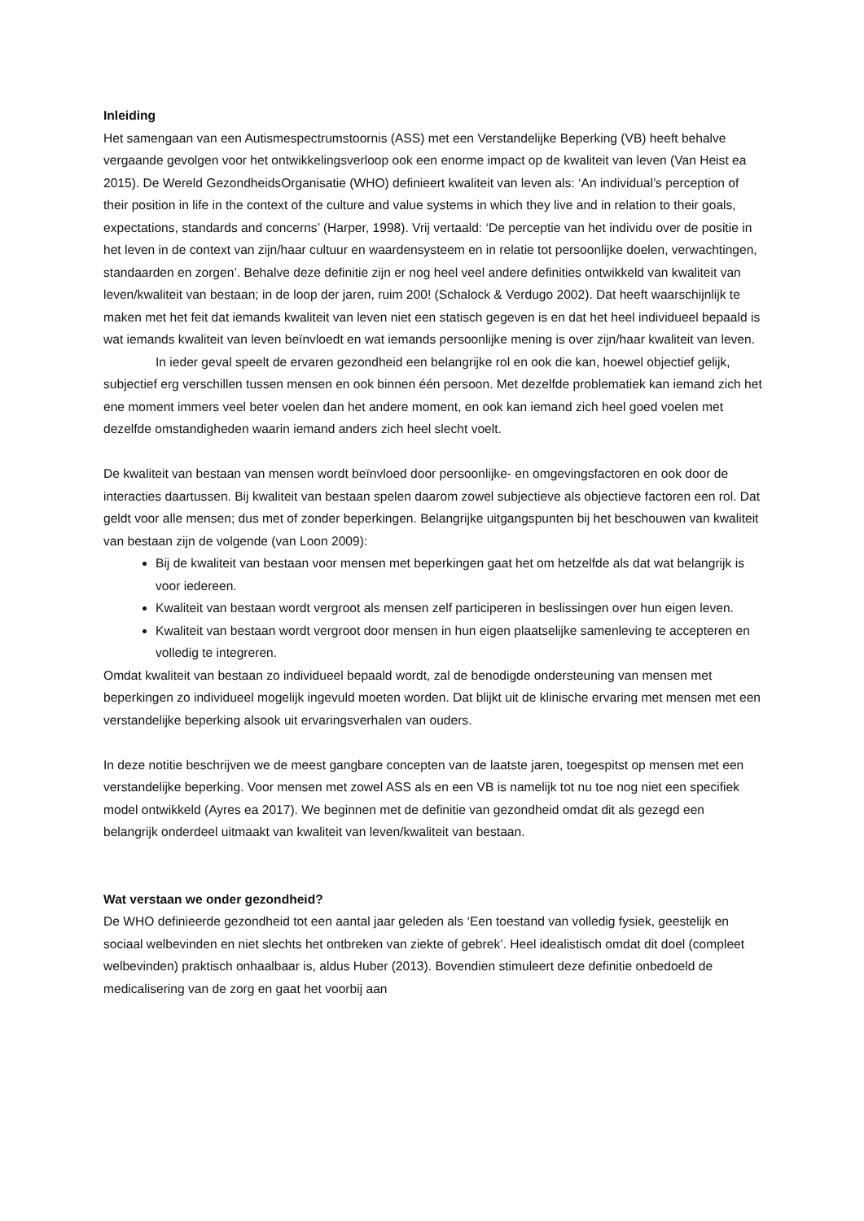Inleiding
Het samengaan van een Autismespectrumstoornis (ASS) met een Verstandelijke Beperking (VB) heeft behalve vergaande gevolgen voor het ontwikkelingsverloop ook een enorme impact op de kwaliteit van leven (Van Heist ea 2015). De Wereld GezondheidsOrganisatie (WHO) definieert kwaliteit van leven als: ‘An individual’s perception of their position in life in the context of the culture and value systems in which they live and in relation to their goals, expectations, standards and concerns’ (Harper, 1998). Vrij vertaald: ‘De perceptie van het individu over de positie in het leven in de context van zijn/haar cultuur en waardensysteem en in relatie tot persoonlijke doelen, verwachtingen, standaarden en zorgen’. Behalve deze definitie zijn er nog heel veel andere definities ontwikkeld van kwaliteit van leven/kwaliteit van bestaan; in de loop der jaren, ruim 200! (Schalock & Verdugo 2002). Dat heeft waarschijnlijk te maken met het feit dat iemands kwaliteit van leven niet een statisch gegeven is en dat het heel individueel bepaald is wat iemands kwaliteit van leven beïnvloedt en wat iemands persoonlijke mening is over zijn/haar kwaliteit van leven.
In ieder geval speelt de ervaren gezondheid een belangrijke rol en ook die kan, hoewel objectief gelijk, subjectief erg verschillen tussen mensen en ook binnen één persoon. Met dezelfde problematiek kan iemand zich het ene moment immers veel beter voelen dan het andere moment, en ook kan iemand zich heel goed voelen met dezelfde omstandigheden waarin iemand anders zich heel slecht voelt.
De kwaliteit van bestaan van mensen wordt beïnvloed door persoonlijke- en omgevingsfactoren en ook door de interacties daartussen. Bij kwaliteit van bestaan spelen daarom zowel subjectieve als objectieve factoren een rol. Dat geldt voor alle mensen; dus met of zonder beperkingen. Belangrijke uitgangspunten bij het beschouwen van kwaliteit van bestaan zijn de volgende (van Loon 2009):
Bij de kwaliteit van bestaan voor mensen met beperkingen gaat het om hetzelfde als dat wat belangrijk is voor iedereen.
Kwaliteit van bestaan wordt vergroot als mensen zelf participeren in beslissingen over hun eigen leven.
Kwaliteit van bestaan wordt vergroot door mensen in hun eigen plaatselijke samenleving te accepteren en volledig te integreren.
Omdat kwaliteit van bestaan zo individueel bepaald wordt, zal de benodigde ondersteuning van mensen met beperkingen zo individueel mogelijk ingevuld moeten worden. Dat blijkt uit de klinische ervaring met mensen met een verstandelijke beperking alsook uit ervaringsverhalen van ouders.
In deze notitie beschrijven we de meest gangbare concepten van de laatste jaren, toegespitst op mensen met een verstandelijke beperking. Voor mensen met zowel ASS als en een VB is namelijk tot nu toe nog niet een specifiek model ontwikkeld (Ayres ea 2017). We beginnen met de definitie van gezondheid omdat dit als gezegd een belangrijk onderdeel uitmaakt van kwaliteit van leven/kwaliteit van bestaan.
Wat verstaan we onder gezondheid?
De WHO definieerde gezondheid tot een aantal jaar geleden als ‘Een toestand van volledig fysiek, geestelijk en sociaal welbevinden en niet slechts het ontbreken van ziekte of gebrek’. Heel idealistisch omdat dit doel (compleet welbevinden) praktisch onhaalbaar is, aldus Huber (2013). Bovendien stimuleert deze definitie onbedoeld de medicalisering van de zorg en gaat het voorbij aan